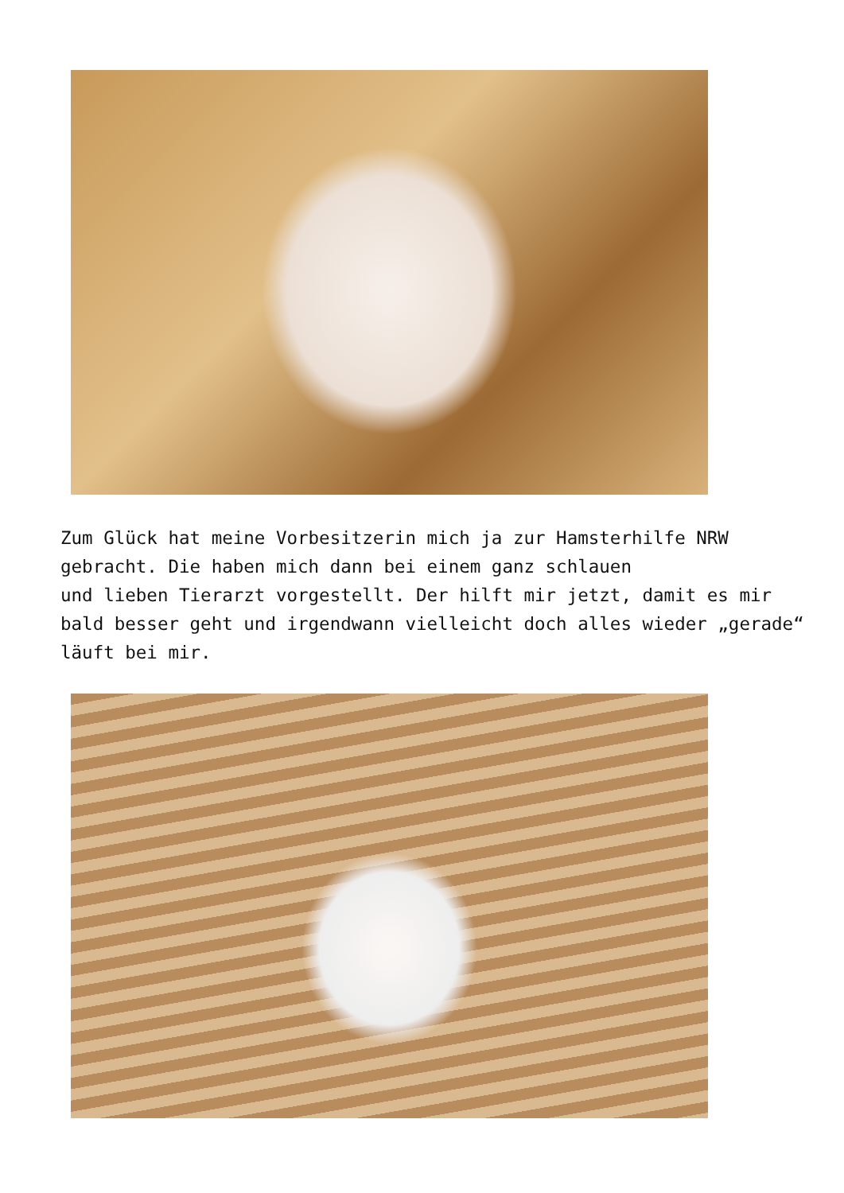Zum Glück hat meine Vorbesitzerin mich ja zur Hamsterhilfe NRW gebracht. Die haben mich dann bei einem ganz schlauen
und lieben Tierarzt vorgestellt. Der hilft mir jetzt, damit es mir bald besser geht und irgendwann vielleicht doch alles wieder „gerade“ läuft bei mir.